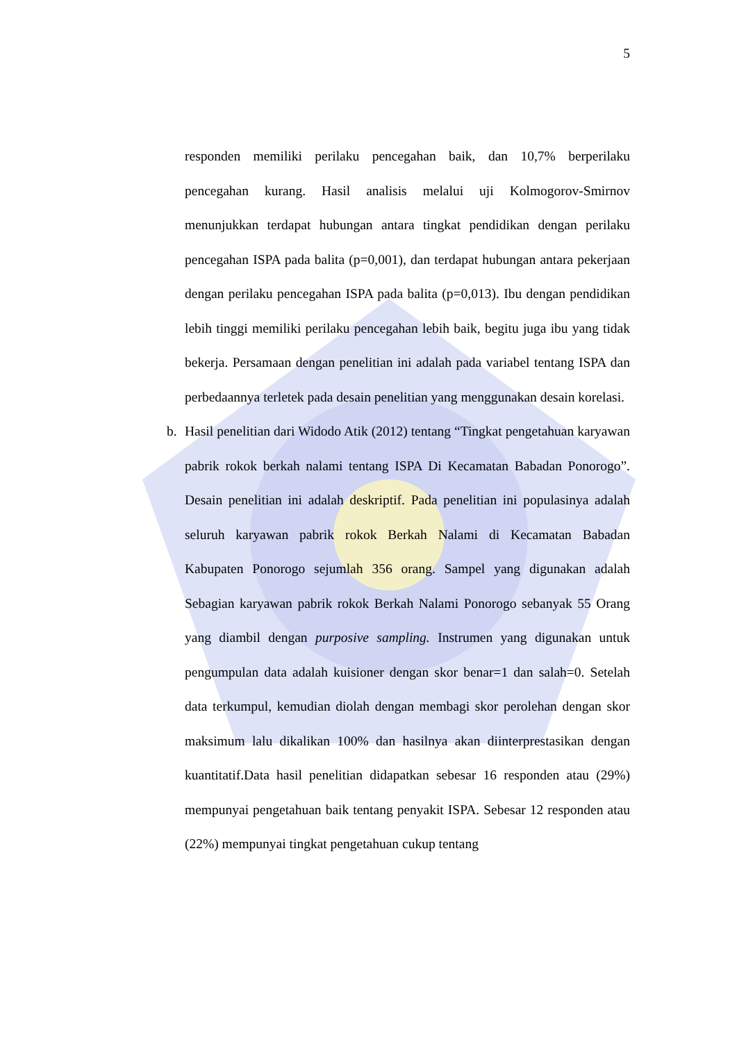5
responden memiliki perilaku pencegahan baik, dan 10,7% berperilaku pencegahan kurang. Hasil analisis melalui uji Kolmogorov-Smirnov menunjukkan terdapat hubungan antara tingkat pendidikan dengan perilaku pencegahan ISPA pada balita (p=0,001), dan terdapat hubungan antara pekerjaan dengan perilaku pencegahan ISPA pada balita (p=0,013). Ibu dengan pendidikan lebih tinggi memiliki perilaku pencegahan lebih baik, begitu juga ibu yang tidak bekerja. Persamaan dengan penelitian ini adalah pada variabel tentang ISPA dan perbedaannya terletek pada desain penelitian yang menggunakan desain korelasi.
b.
Hasil penelitian dari Widodo Atik (2012) tentang “Tingkat pengetahuan karyawan pabrik rokok berkah nalami tentang ISPA Di Kecamatan Babadan Ponorogo”. Desain penelitian ini adalah deskriptif. Pada penelitian ini populasinya adalah seluruh karyawan pabrik rokok Berkah Nalami di Kecamatan Babadan Kabupaten Ponorogo sejumlah 356 orang. Sampel yang digunakan adalah Sebagian karyawan pabrik rokok Berkah Nalami Ponorogo sebanyak 55 Orang yang diambil dengan purposive sampling. Instrumen yang digunakan untuk pengumpulan data adalah kuisioner dengan skor benar=1 dan salah=0. Setelah data terkumpul, kemudian diolah dengan membagi skor perolehan dengan skor maksimum lalu dikalikan 100% dan hasilnya akan diinterprestasikan dengan kuantitatif.Data hasil penelitian didapatkan sebesar 16 responden atau (29%) mempunyai pengetahuan baik tentang penyakit ISPA. Sebesar 12 responden atau (22%) mempunyai tingkat pengetahuan cukup tentang